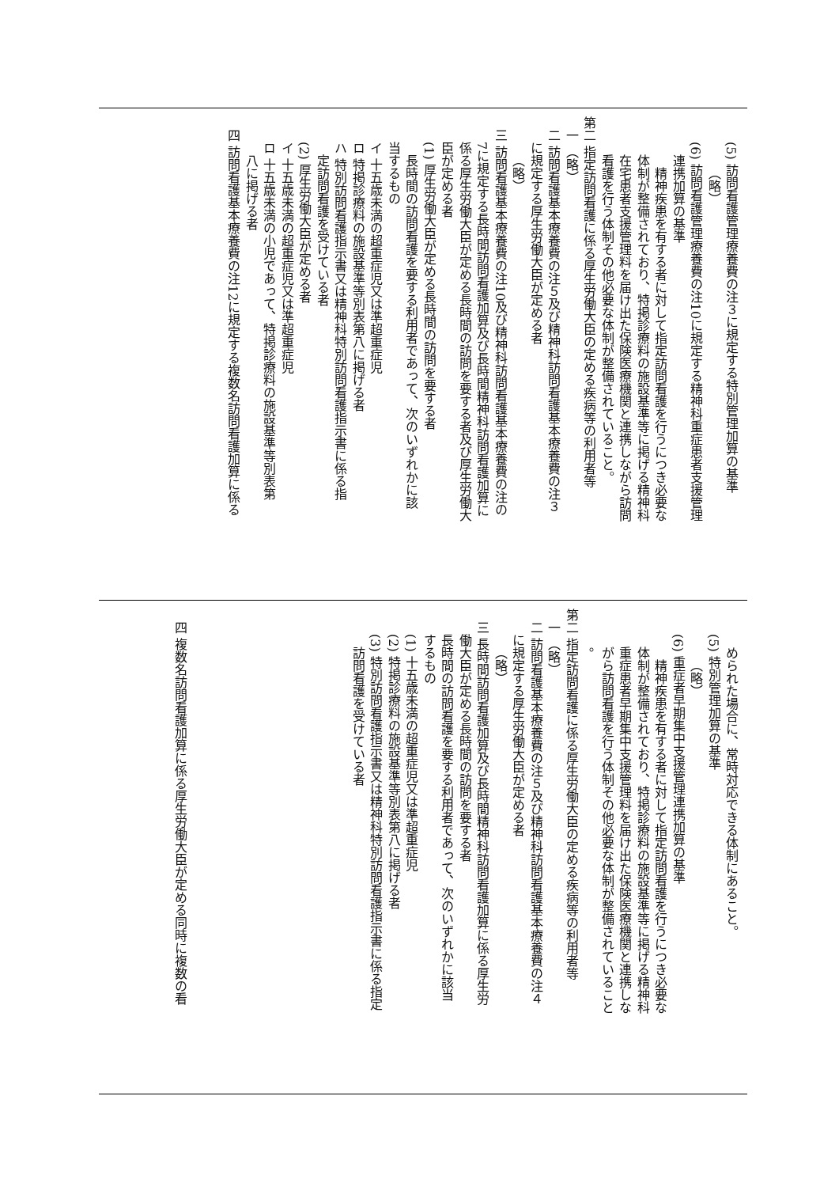(5) 訪問看護管理療養費の注３に規定する特別管理加算の基準
（略）
(6) 訪問看護管理療養費の注10に規定する精神科重症患者支援管理
連携加算の基準
精神疾患を有する者に対して指定訪問看護を行うにつき必要な
体制が整備されており、特掲診療料の施設基準等に掲げる精神科
在宅患者支援管理料を届け出た保険医療機関と連携しながら訪問
看護を行う体制その他必要な体制が整備されていること。
第二 指定訪問看護に係る厚生労働大臣の定める疾病等の利用者等
一 （略）
二 訪問看護基本療養費の注５及び精神科訪問看護基本療養費の注３
に規定する厚生労働大臣が定める者
（略）
三 訪問看護基本療養費の注10及び精神科訪問看護基本療養費の注の
7に規定する長時間訪問看護加算及び長時間精神科訪問看護加算に
係る厚生労働大臣が定める長時間の訪問を要する者及び厚生労働大
臣が定める者
(1) 厚生労働大臣が定める長時間の訪問を要する者
長時間の訪問看護を要する利用者であって、次のいずれかに該
当するもの
イ 十五歳未満の超重症児又は準超重症児
ロ 特掲診療料の施設基準等別表第八に掲げる者
ハ 特別訪問看護指示書又は精神科特別訪問看護指示書に係る指
定訪問看護を受けている者
(2) 厚生労働大臣が定める者
イ 十五歳未満の超重症児又は準超重症児
ロ 十五歳未満の小児であって、特掲診療料の施設基準等別表第
八に掲げる者
四 訪問看護基本療養費の注12に規定する複数名訪問看護加算に係る
められた場合に、常時対応できる体制にあること。
(5) 特別管理加算の基準
（略）
(6) 重症者早期集中支援管理連携加算の基準
精神疾患を有する者に対して指定訪問看護を行うにつき必要な
体制が整備されており、特掲診療料の施設基準等に掲げる精神科
重症患者早期集中支援管理料を届け出た保険医療機関と連携しな
がら訪問看護を行う体制その他必要な体制が整備されていること
。
第二 指定訪問看護に係る厚生労働大臣の定める疾病等の利用者等
一 （略）
二 訪問看護基本療養費の注５及び精神科訪問看護基本療養費の注４
に規定する厚生労働大臣が定める者
（略）
三 長時間訪問看護加算及び長時間精神科訪問看護加算に係る厚生労
働大臣が定める長時間の訪問を要する者
長時間の訪問看護を要する利用者であって、次のいずれかに該当
するもの
(1) 十五歳未満の超重症児又は準超重症児
(2) 特掲診療料の施設基準等別表第八に掲げる者
(3) 特別訪問看護指示書又は精神科特別訪問看護指示書に係る指定
訪問看護を受けている者
四 複数名訪問看護加算に係る厚生労働大臣が定める同時に複数の看